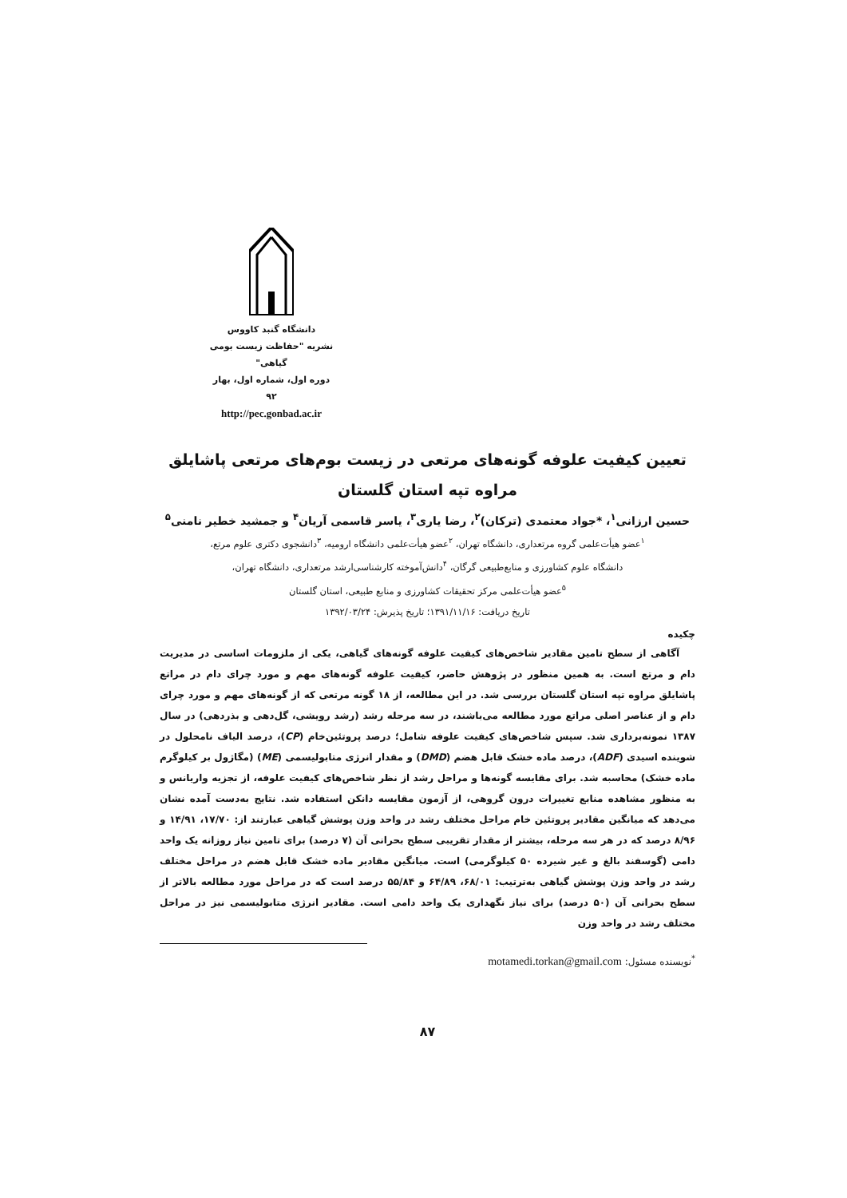دانشگاه گنبد کاووس
نشریه "حفاظت زیست بومی گیاهی"
دوره اول، شماره اول، بهار ۹۲
http://pec.gonbad.ac.ir
تعیین کیفیت علوفه گونه‌های مرتعی در زیست بوم‌های مرتعی پاشایلق
مراوه تپه استان گلستان
حسین ارزانی<sup>۱</sup>، *جواد معتمدی (ترکان)<sup>۲</sup>، رضا یاری<sup>۳</sup>، یاسر قاسمی آریان<sup>۴</sup> و جمشید خطیر نامنی<sup>۵</sup>
<sup>۱</sup> عضو هیأت‌علمی گروه مرتعداری، دانشگاه تهران، <sup>۲</sup>عضو هیأت‌علمی دانشگاه ارومیه، <sup>۳</sup>دانشجوی دکتری علوم مرتع،
دانشگاه علوم کشاورزی و منابع‌طبیعی گرگان، <sup>۴</sup>دانش‌آموخته کارشناسی‌ارشد مرتعداری، دانشگاه تهران،
<sup>۵</sup> عضو هیأت‌علمی مرکز تحقیقات کشاورزی و منابع طبیعی، استان گلستان
تاریخ دریافت: ۱۳۹۱/۱۱/۱۶؛ تاریخ پذیرش: ۱۳۹۲/۰۳/۲۴
چکیده
آگاهی از سطح تامین مقادیر شاخص‌های کیفیت علوفه گونه‌های گیاهی، یکی از ملزومات اساسی در مدیریت دام و مرتع است. به همین منظور در پژوهش حاضر، کیفیت علوفه گونه‌های مهم و مورد چرای دام در مراتع پاشایلق مراوه تپه استان گلستان بررسی شد. در این مطالعه، از ۱۸ گونه مرتعی که از گونه‌های مهم و مورد چرای دام و از عناصر اصلی مراتع مورد مطالعه می‌باشند، در سه مرحله رشد (رشد رویشی، گل‌دهی و بذردهی) در سال ۱۳۸۷ نمونه‌برداری شد. سپس شاخص‌های کیفیت علوفه شامل؛ درصد پروتئین‌خام (CP)، درصد الیاف نامحلول در شوینده اسیدی (ADF)، درصد ماده خشک قابل هضم (DMD) و مقدار انرژی متابولیسمی (ME) (مگاژول بر کیلوگرم ماده خشک) محاسبه شد. برای مقایسه گونه‌ها و مراحل رشد از نظر شاخص‌های کیفیت علوفه، از تجزیه واریانس و به منظور مشاهده منابع تغییرات درون گروهی، از آزمون مقایسه دانکن استفاده شد. نتایج به‌دست آمده نشان می‌دهد که میانگین مقادیر پروتئین خام مراحل مختلف رشد در واحد وزن پوشش گیاهی عبارتند از: ۱۷/۷۰، ۱۴/۹۱ و ۸/۹۶ درصد که در هر سه مرحله، بیشتر از مقدار تقریبی سطح بحرانی آن (۷ درصد) برای تامین نیاز روزانه یک واحد دامی (گوسفند بالغ و غیر شیرده ۵۰ کیلوگرمی) است. میانگین مقادیر ماده خشک قابل هضم در مراحل مختلف رشد در واحد وزن پوشش گیاهی به‌ترتیب: ۶۸/۰۱، ۶۴/۸۹ و ۵۵/۸۴ درصد است که در مراحل مورد مطالعه بالاتر از سطح بحرانی آن (۵۰ درصد) برای نیاز نگهداری یک واحد دامی است. مقادیر انرژی متابولیسمی نیز در مراحل مختلف رشد در واحد وزن
<sup>*</sup> نویسنده مسئول: motamedi.torkan@gmail.com
۸۷